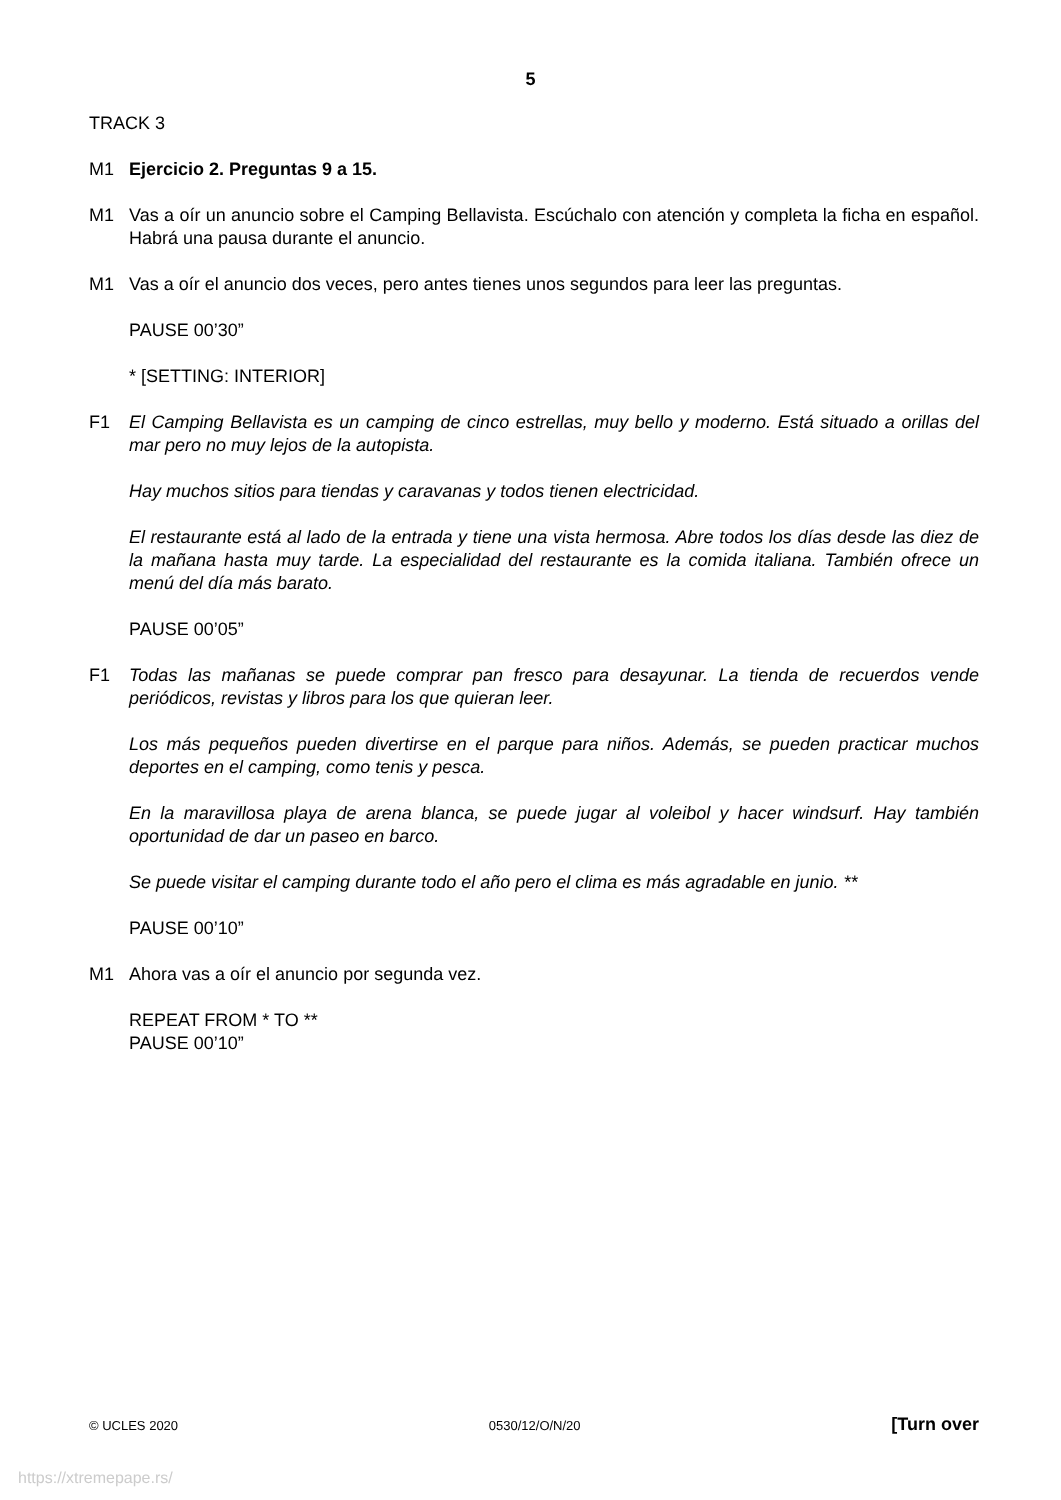5
TRACK 3
M1 Ejercicio 2. Preguntas 9 a 15.
M1 Vas a oír un anuncio sobre el Camping Bellavista. Escúchalo con atención y completa la ficha en español. Habrá una pausa durante el anuncio.
M1 Vas a oír el anuncio dos veces, pero antes tienes unos segundos para leer las preguntas.
PAUSE 00’30”
* [SETTING: INTERIOR]
F1 El Camping Bellavista es un camping de cinco estrellas, muy bello y moderno. Está situado a orillas del mar pero no muy lejos de la autopista.
Hay muchos sitios para tiendas y caravanas y todos tienen electricidad.
El restaurante está al lado de la entrada y tiene una vista hermosa. Abre todos los días desde las diez de la mañana hasta muy tarde. La especialidad del restaurante es la comida italiana. También ofrece un menú del día más barato.
PAUSE 00’05”
F1 Todas las mañanas se puede comprar pan fresco para desayunar. La tienda de recuerdos vende periódicos, revistas y libros para los que quieran leer.
Los más pequeños pueden divertirse en el parque para niños. Además, se pueden practicar muchos deportes en el camping, como tenis y pesca.
En la maravillosa playa de arena blanca, se puede jugar al voleibol y hacer windsurf. Hay también oportunidad de dar un paseo en barco.
Se puede visitar el camping durante todo el año pero el clima es más agradable en junio. **
PAUSE 00’10”
M1 Ahora vas a oír el anuncio por segunda vez.
REPEAT FROM * TO **
PAUSE 00’10”
© UCLES 2020 0530/12/O/N/20 [Turn over
https://xtremepape.rs/